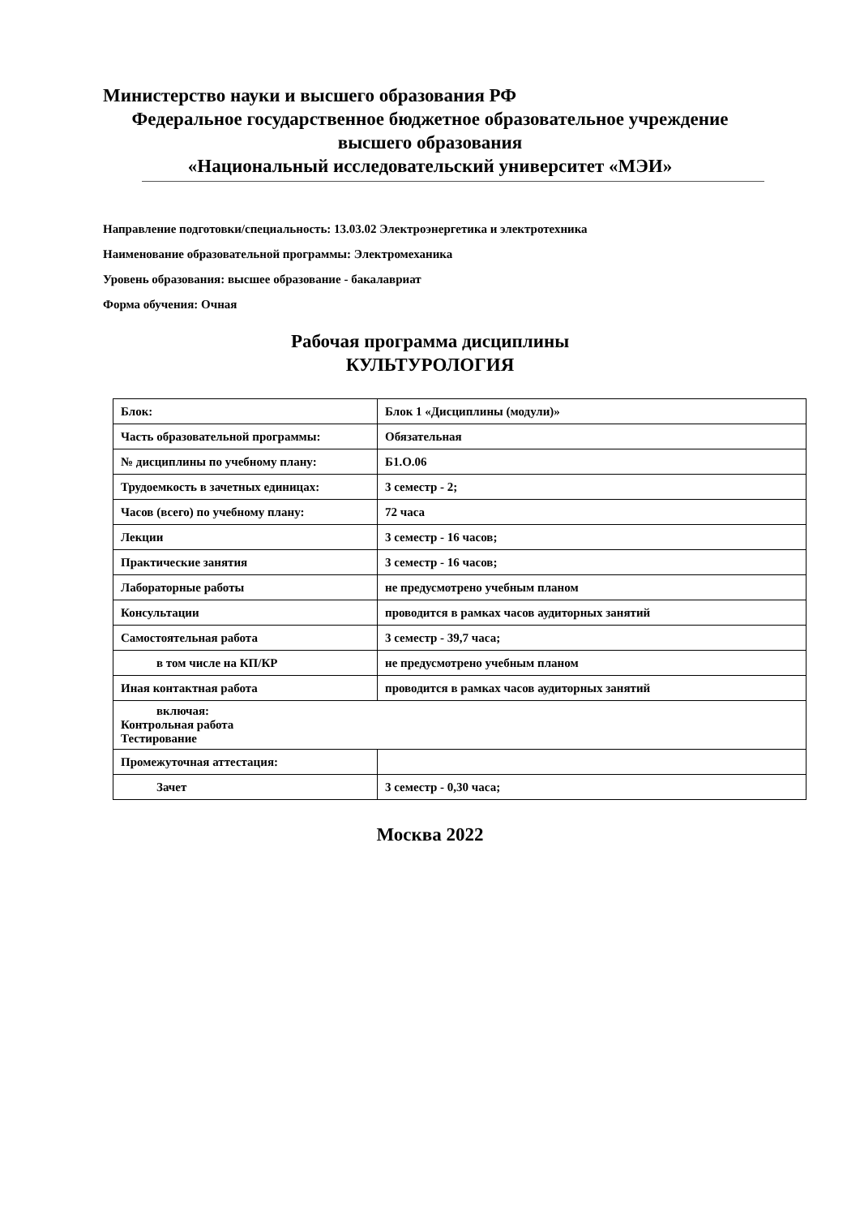Министерство науки и высшего образования РФ
Федеральное государственное бюджетное образовательное учреждение
высшего образования
«Национальный исследовательский университет «МЭИ»
Направление подготовки/специальность: 13.03.02 Электроэнергетика и электротехника
Наименование образовательной программы: Электромеханика
Уровень образования: высшее образование - бакалавриат
Форма обучения: Очная
Рабочая программа дисциплины
КУЛЬТУРОЛОГИЯ
| Блок: | Блок 1 «Дисциплины (модули)» |
| Часть образовательной программы: | Обязательная |
| № дисциплины по учебному плану: | Б1.О.06 |
| Трудоемкость в зачетных единицах: | 3 семестр - 2; |
| Часов (всего) по учебному плану: | 72 часа |
| Лекции | 3 семестр - 16 часов; |
| Практические занятия | 3 семестр - 16 часов; |
| Лабораторные работы | не предусмотрено учебным планом |
| Консультации | проводится в рамках часов аудиторных занятий |
| Самостоятельная работа | 3 семестр - 39,7 часа; |
| в том числе на КП/КР | не предусмотрено учебным планом |
| Иная контактная работа | проводится в рамках часов аудиторных занятий |
| включая: Контрольная работа Тестирование | |
| Промежуточная аттестация: | |
| Зачет | 3 семестр - 0,30 часа; |
Москва 2022